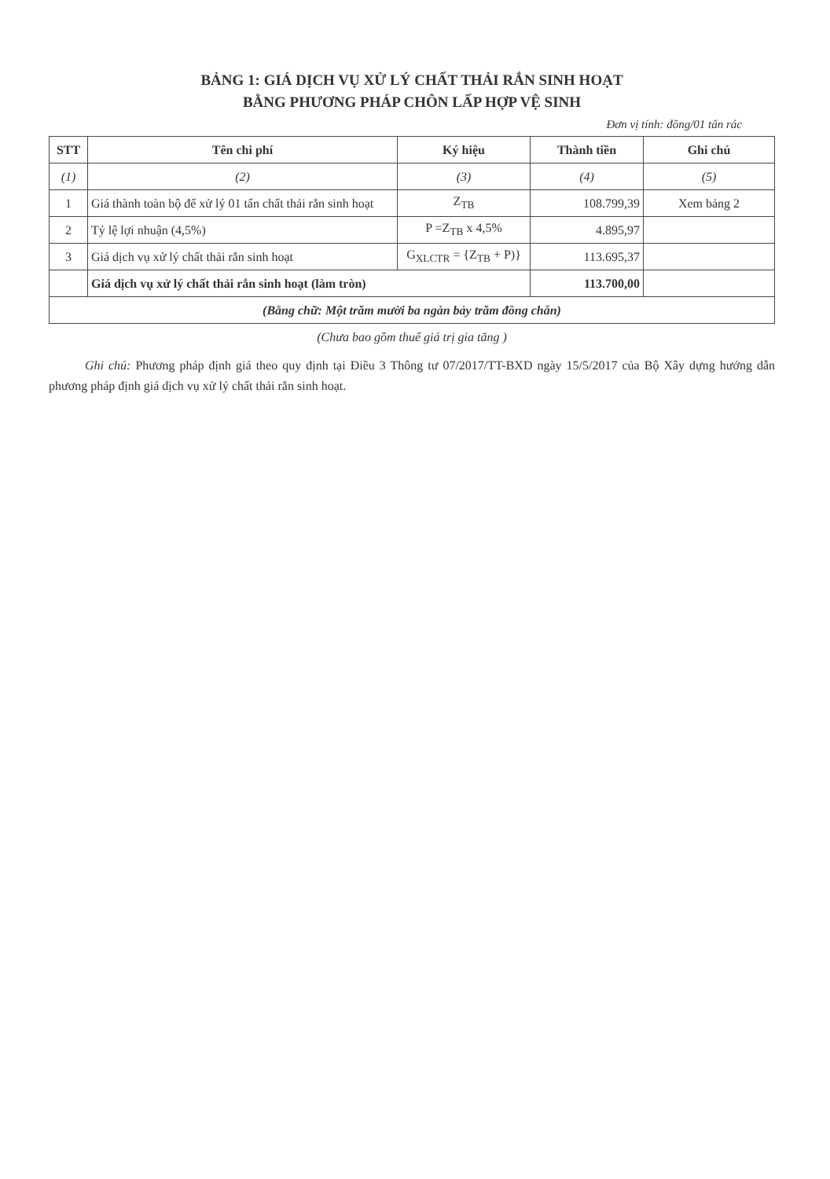BẢNG 1: GIÁ DỊCH VỤ XỬ LÝ CHẤT THẢI RẮN SINH HOẠT
BẰNG PHƯƠNG PHÁP CHÔN LẤP HỢP VỆ SINH
Đơn vị tính: đồng/01 tấn rác
| STT | Tên chi phí | Ký hiệu | Thành tiền | Ghi chú |
| --- | --- | --- | --- | --- |
| (1) | (2) | (3) | (4) | (5) |
| 1 | Giá thành toàn bộ để xử lý 01 tấn chất thải rắn sinh hoạt | Z<sub>TB</sub> | 108.799,39 | Xem bảng 2 |
| 2 | Tỷ lệ lợi nhuận (4,5%) | P =Z<sub>TB</sub> x 4,5% | 4.895,97 | |
| 3 | Giá dịch vụ xử lý chất thải rắn sinh hoạt | G<sub>XLCTR</sub> = {Z<sub>TB</sub> + P)} | 113.695,37 | |
| | Giá dịch vụ xử lý chất thải rắn sinh hoạt (làm tròn) | | 113.700,00 | |
| (Bằng chữ: Một trăm mười ba ngàn bảy trăm đồng chẵn) | | | | |
(Chưa bao gồm thuế giá trị gia tăng )
Ghi chú: Phương pháp định giá theo quy định tại Điều 3 Thông tư 07/2017/TT-BXD ngày 15/5/2017 của Bộ Xây dựng hướng dẫn phương pháp định giá dịch vụ xử lý chất thải rắn sinh hoạt.